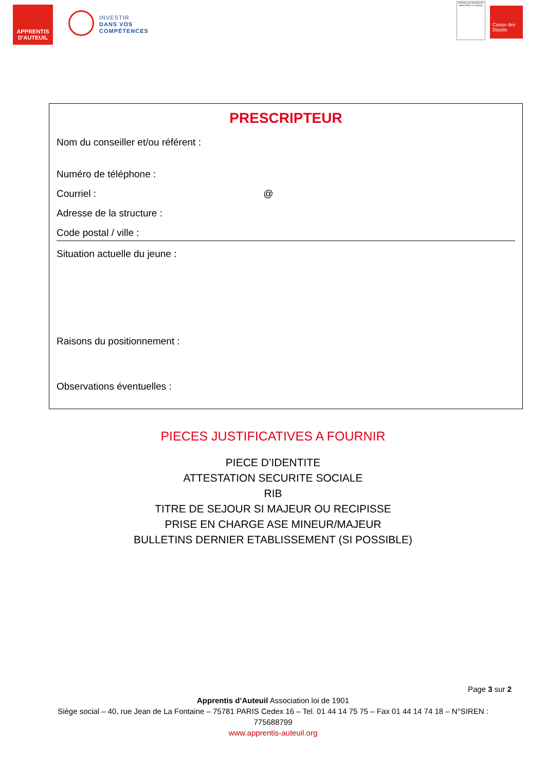APPRENTIS D'AUTEUIL
INVESTIR
DANS VOS
COMPÉTENCES
RÉPUBLIQUE FRANÇAISE
MINISTÈRE DU TRAVAIL
Caisse des Dépôts
PRESCRIPTEUR
Nom du conseiller et/ou référent :
Numéro de téléphone :
Courriel : @
Adresse de la structure :
Code postal / ville :
Situation actuelle du jeune :
Raisons du positionnement :
Observations éventuelles :
PIECES JUSTIFICATIVES A FOURNIR
PIECE D’IDENTITE
ATTESTATION SECURITE SOCIALE
RIB
TITRE DE SEJOUR SI MAJEUR OU RECIPISSE
PRISE EN CHARGE ASE MINEUR/MAJEUR
BULLETINS DERNIER ETABLISSEMENT (SI POSSIBLE)
Page 3 sur 2
Apprentis d’Auteuil Association loi de 1901
Siège social – 40, rue Jean de La Fontaine – 75781 PARIS Cedex 16 – Tel. 01 44 14 75 75 – Fax 01 44 14 74 18 – N°SIREN :
775688799
www.apprentis-auteuil.org